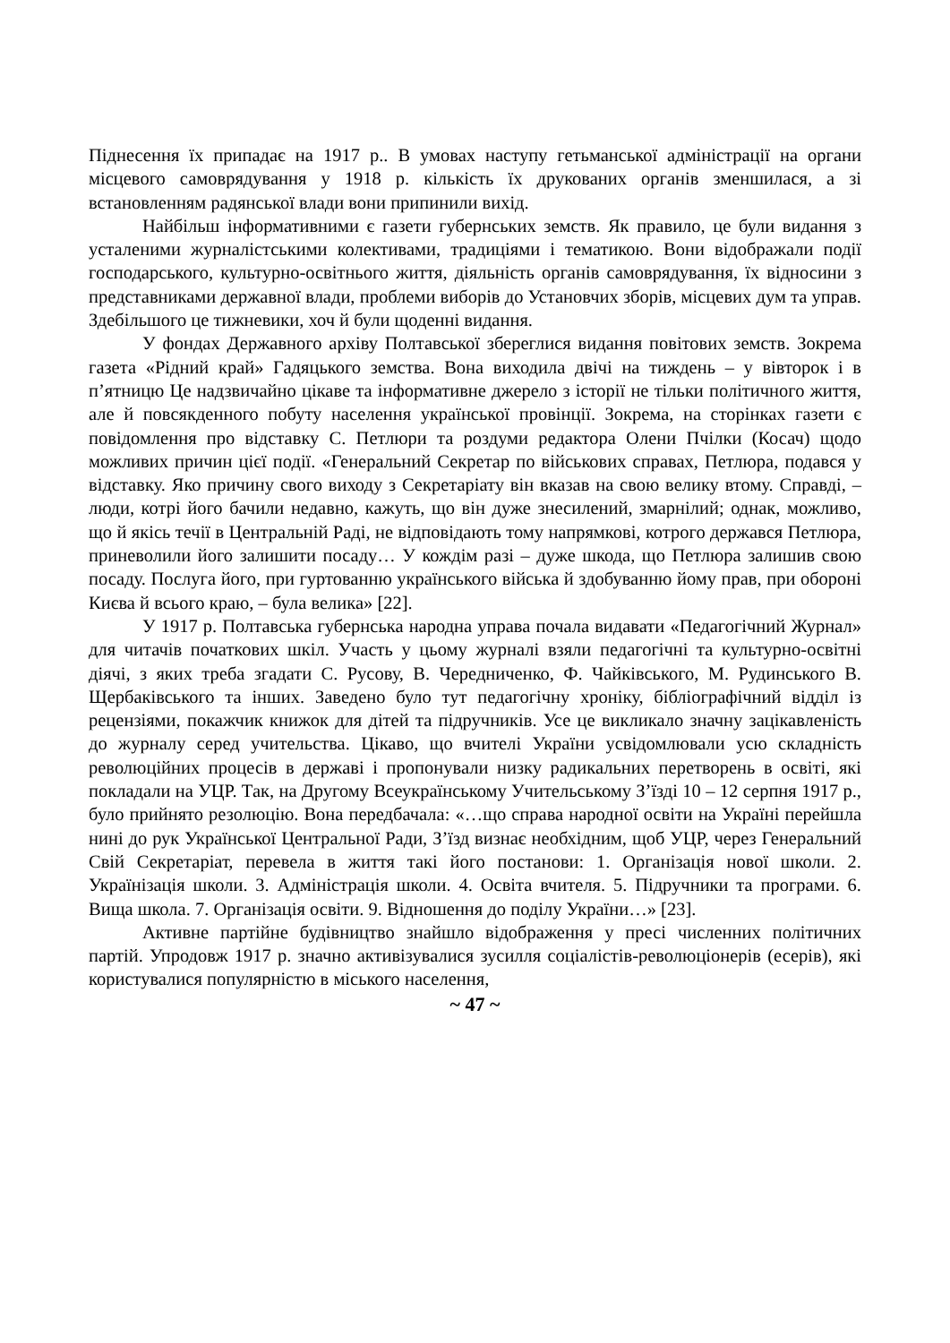Піднесення їх припадає на 1917 р.. В умовах наступу гетьманської адміністрації на органи місцевого самоврядування у 1918 р. кількість їх друкованих органів зменшилася, а зі встановленням радянської влади вони припинили вихід.
Найбільш інформативними є газети губернських земств. Як правило, це були видання з усталеними журналістськими колективами, традиціями і тематикою. Вони відображали події господарського, культурно-освітнього життя, діяльність органів самоврядування, їх відносини з представниками державної влади, проблеми виборів до Установчих зборів, місцевих дум та управ. Здебільшого це тижневики, хоч й були щоденні видання.
У фондах Державного архіву Полтавської збереглися видання повітових земств. Зокрема газета «Рідний край» Гадяцького земства. Вона виходила двічі на тиждень – у вівторок і в п’ятницю Це надзвичайно цікаве та інформативне джерело з історії не тільки політичного життя, але й повсякденного побуту населення української провінції. Зокрема, на сторінках газети є повідомлення про відставку С. Петлюри та роздуми редактора Олени Пчілки (Косач) щодо можливих причин цієї події. «Генеральний Секретар по військових справах, Петлюра, подався у відставку. Яко причину свого виходу з Секретаріату він вказав на свою велику втому. Справді, – люди, котрі його бачили недавно, кажуть, що він дуже знесилений, змарнілий; однак, можливо, що й якісь течії в Центральній Раді, не відповідають тому напрямкові, котрого держався Петлюра, приневолили його залишити посаду… У кождім разі – дуже шкода, що Петлюра залишив свою посаду. Послуга його, при гуртованню українського війська й здобуванню йому прав, при обороні Києва й всього краю, – була велика» [22].
У 1917 р. Полтавська губернська народна управа почала видавати «Педагогічний Журнал» для читачів початкових шкіл. Участь у цьому журналі взяли педагогічні та культурно-освітні діячі, з яких треба згадати С. Русову, В. Чередниченко, Ф. Чайківського, М. Рудинського В. Щербаківського та інших. Заведено було тут педагогічну хроніку, бібліографічний відділ із рецензіями, покажчик книжок для дітей та підручників. Усе це викликало значну зацікавленість до журналу серед учительства. Цікаво, що вчителі України усвідомлювали усю складність революційних процесів в державі і пропонували низку радикальних перетворень в освіті, які покладали на УЦР. Так, на Другому Всеукраїнському Учительському З’їзді 10 – 12 серпня 1917 р., було прийнято резолюцію. Вона передбачала: «…що справа народної освіти на Україні перейшла нині до рук Української Центральної Ради, З’їзд визнає необхідним, щоб УЦР, через Генеральний Свій Секретаріат, перевела в життя такі його постанови: 1. Організація нової школи. 2. Українізація школи. 3. Адміністрація школи. 4. Освіта вчителя. 5. Підручники та програми. 6. Вища школа. 7. Організація освіти. 9. Відношення до поділу України…» [23].
Активне партійне будівництво знайшло відображення у пресі численних політичних партій. Упродовж 1917 р. значно активізувалися зусилля соціалістів-революціонерів (есерів), які користувалися популярністю в міського населення,
~ 47 ~